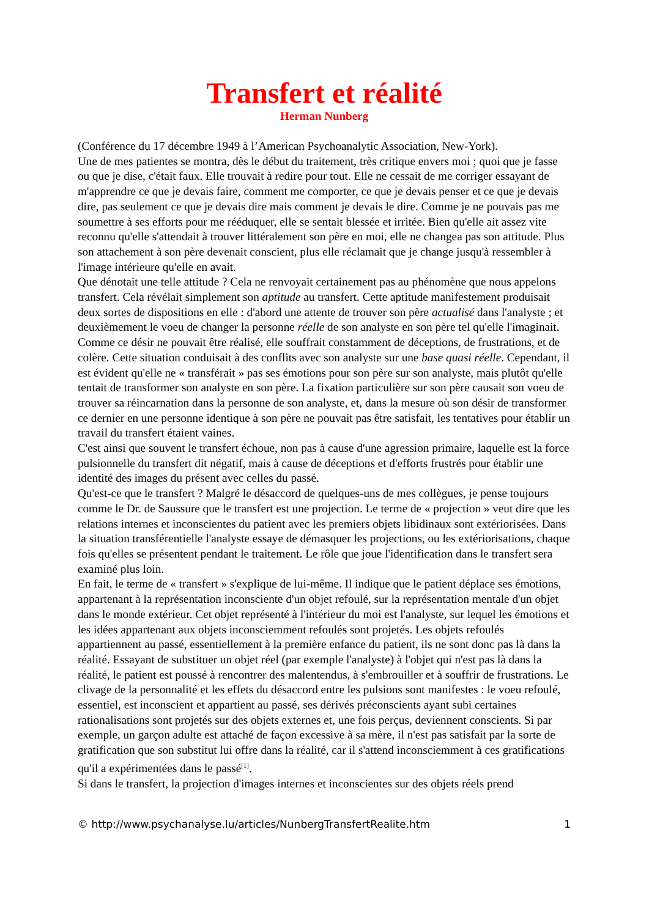Transfert et réalité
Herman Nunberg
(Conférence du 17 décembre 1949 à l’American Psychoanalytic Association, New-York).
Une de mes patientes se montra, dès le début du traitement, très critique envers moi ; quoi que je fasse ou que je dise, c'était faux. Elle trouvait à redire pour tout. Elle ne cessait de me corriger essayant de m'apprendre ce que je devais faire, comment me comporter, ce que je devais penser et ce que je devais dire, pas seulement ce que je devais dire mais comment je devais le dire. Comme je ne pouvais pas me soumettre à ses efforts pour me rééduquer, elle se sentait blessée et irritée. Bien qu'elle ait assez vite reconnu qu'elle s'attendait à trouver littéralement son père en moi, elle ne changea pas son attitude. Plus son attachement à son père devenait conscient, plus elle réclamait que je change jusqu'à ressembler à l'image intérieure qu'elle en avait.
Que dénotait une telle attitude ? Cela ne renvoyait certainement pas au phénomène que nous appelons transfert. Cela révélait simplement son aptitude au transfert. Cette aptitude manifestement produisait deux sortes de dispositions en elle : d'abord une attente de trouver son père actualisé dans l'analyste ; et deuxièmement le voeu de changer la personne réelle de son analyste en son père tel qu'elle l'imaginait. Comme ce désir ne pouvait être réalisé, elle souffrait constamment de déceptions, de frustrations, et de colère. Cette situation conduisait à des conflits avec son analyste sur une base quasi réelle. Cependant, il est évident qu'elle ne « transférait » pas ses émotions pour son père sur son analyste, mais plutôt qu'elle tentait de transformer son analyste en son père. La fixation particulière sur son père causait son voeu de trouver sa réincarnation dans la personne de son analyste, et, dans la mesure où son désir de transformer ce dernier en une personne identique à son père ne pouvait pas être satisfait, les tentatives pour établir un travail du transfert étaient vaines.
C'est ainsi que souvent le transfert échoue, non pas à cause d'une agression primaire, laquelle est la force pulsionnelle du transfert dit négatif, mais à cause de déceptions et d'efforts frustrés pour établir une identité des images du présent avec celles du passé.
Qu'est-ce que le transfert ? Malgré le désaccord de quelques-uns de mes collègues, je pense toujours comme le Dr. de Saussure que le transfert est une projection. Le terme de « projection » veut dire que les relations internes et inconscientes du patient avec les premiers objets libidinaux sont extériorisées. Dans la situation transférentielle l'analyste essaye de démasquer les projections, ou les extériorisations, chaque fois qu'elles se présentent pendant le traitement. Le rôle que joue l'identification dans le transfert sera examiné plus loin.
En fait, le terme de « transfert » s'explique de lui-même. Il indique que le patient déplace ses émotions, appartenant à la représentation inconsciente d'un objet refoulé, sur la représentation mentale d'un objet dans le monde extérieur. Cet objet représenté à l'intérieur du moi est l'analyste, sur lequel les émotions et les idées appartenant aux objets inconsciemment refoulés sont projetés. Les objets refoulés appartiennent au passé, essentiellement à la première enfance du patient, ils ne sont donc pas là dans la réalité. Essayant de substituer un objet réel (par exemple l'analyste) à l'objet qui n'est pas là dans la réalité, le patient est poussé à rencontrer des malentendus, à s'embrouiller et à souffrir de frustrations. Le clivage de la personnalité et les effets du désaccord entre les pulsions sont manifestes : le voeu refoulé, essentiel, est inconscient et appartient au passé, ses dérivés préconscients ayant subi certaines rationalisations sont projetés sur des objets externes et, une fois perçus, deviennent conscients. Si par exemple, un garçon adulte est attaché de façon excessive à sa mère, il n'est pas satisfait par la sorte de gratification que son substitut lui offre dans la réalité, car il s'attend inconsciemment à ces gratifications qu'il a expérimentées dans le passé<sup>[1]</sup>.
Si dans le transfert, la projection d'images internes et inconscientes sur des objets réels prend
© http://www.psychanalyse.lu/articles/NunbergTransfertRealite.htm 1